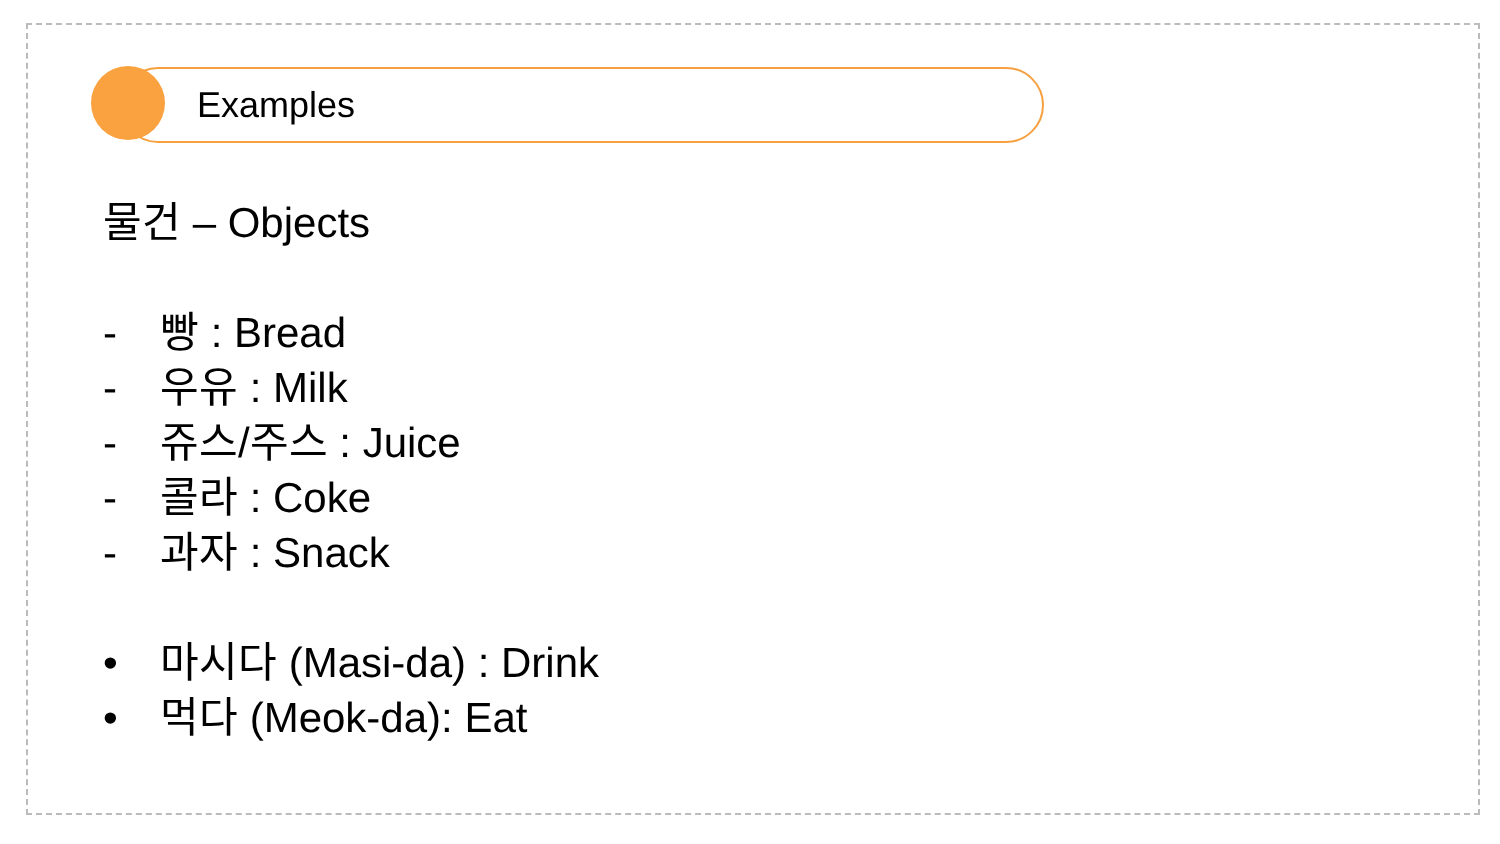Examples
물건 – Objects
- 빵 : Bread
- 우유 : Milk
- 쥬스/주스 : Juice
- 콜라 : Coke
- 과자 : Snack
• 마시다 (Masi-da) : Drink
• 먹다 (Meok-da): Eat